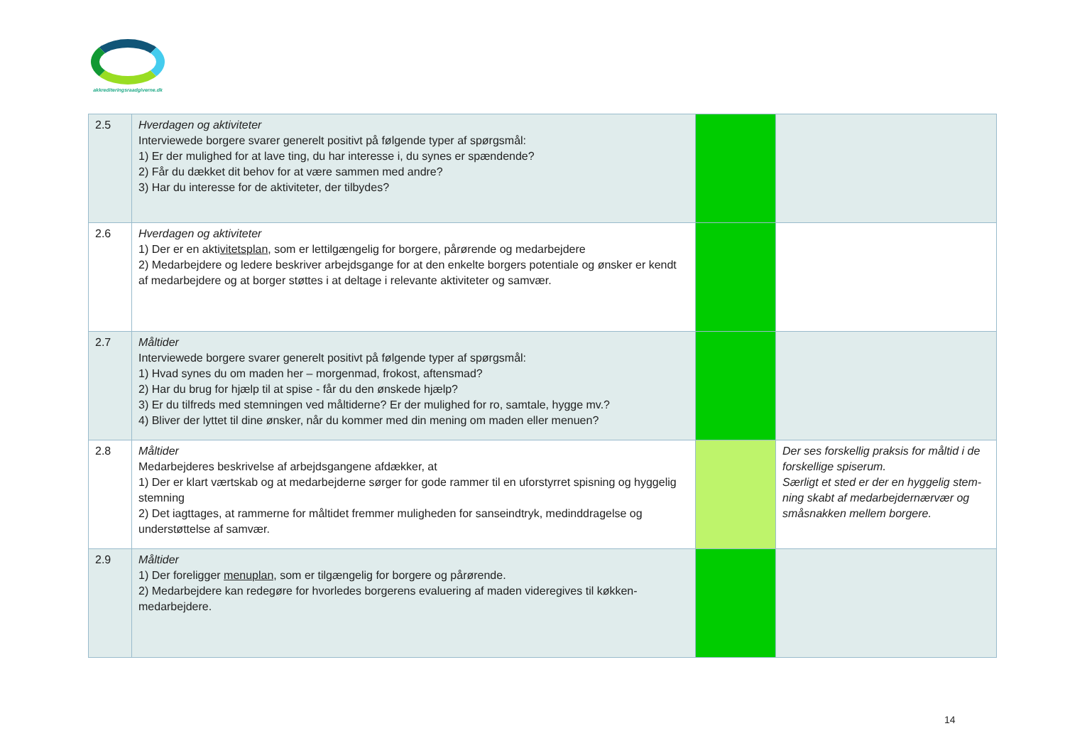akkrediteringsraadgiverne.dk
| 2.5 | Hverdagen og aktiviteter Interviewede borgere svarer generelt positivt på følgende typer af spørgsmål: 1) Er der mulighed for at lave ting, du har interesse i, du synes er spændende? 2) Får du dækket dit behov for at være sammen med andre? 3) Har du interesse for de aktiviteter, der tilbydes? | | |
| 2.6 | Hverdagen og aktiviteter 1) Der er en akti vitetsplan , som er lettilgængelig for borgere, pårørende og medarbejdere 2) Medarbejdere og ledere beskriver arbejdsgange for at den enkelte borgers potentiale og ønsker er kendt af medarbejdere og at borger støttes i at deltage i relevante aktiviteter og samvær. | | |
| 2.7 | Måltider Interviewede borgere svarer generelt positivt på følgende typer af spørgsmål: 1) Hvad synes du om maden her – morgenmad, frokost, aftensmad? 2) Har du brug for hjælp til at spise - får du den ønskede hjælp? 3) Er du tilfreds med stemningen ved måltiderne? Er der mulighed for ro, samtale, hygge mv.? 4) Bliver der lyttet til dine ønsker, når du kommer med din mening om maden eller menuen? | | |
| 2.8 | Måltider Medarbejderes beskrivelse af arbejdsgangene afdækker, at 1) Der er klart værtskab og at medarbejderne sørger for gode rammer til en uforstyrret spisning og hyggelig stemning 2) Det iagttages, at rammerne for måltidet fremmer muligheden for sanseindtryk, medinddragelse og understøttelse af samvær. | | Der ses forskellig praksis for måltid i de forskellige spiserum. Særligt et sted er der en hyggelig stem-ning skabt af medarbejdernærvær og småsnakken mellem borgere. |
| 2.9 | Måltider 1) Der foreligger menuplan, som er tilgængelig for borgere og pårørende. 2) Medarbejdere kan redegøre for hvorledes borgerens evaluering af maden videregives til køkken-medarbejdere. | | |
14